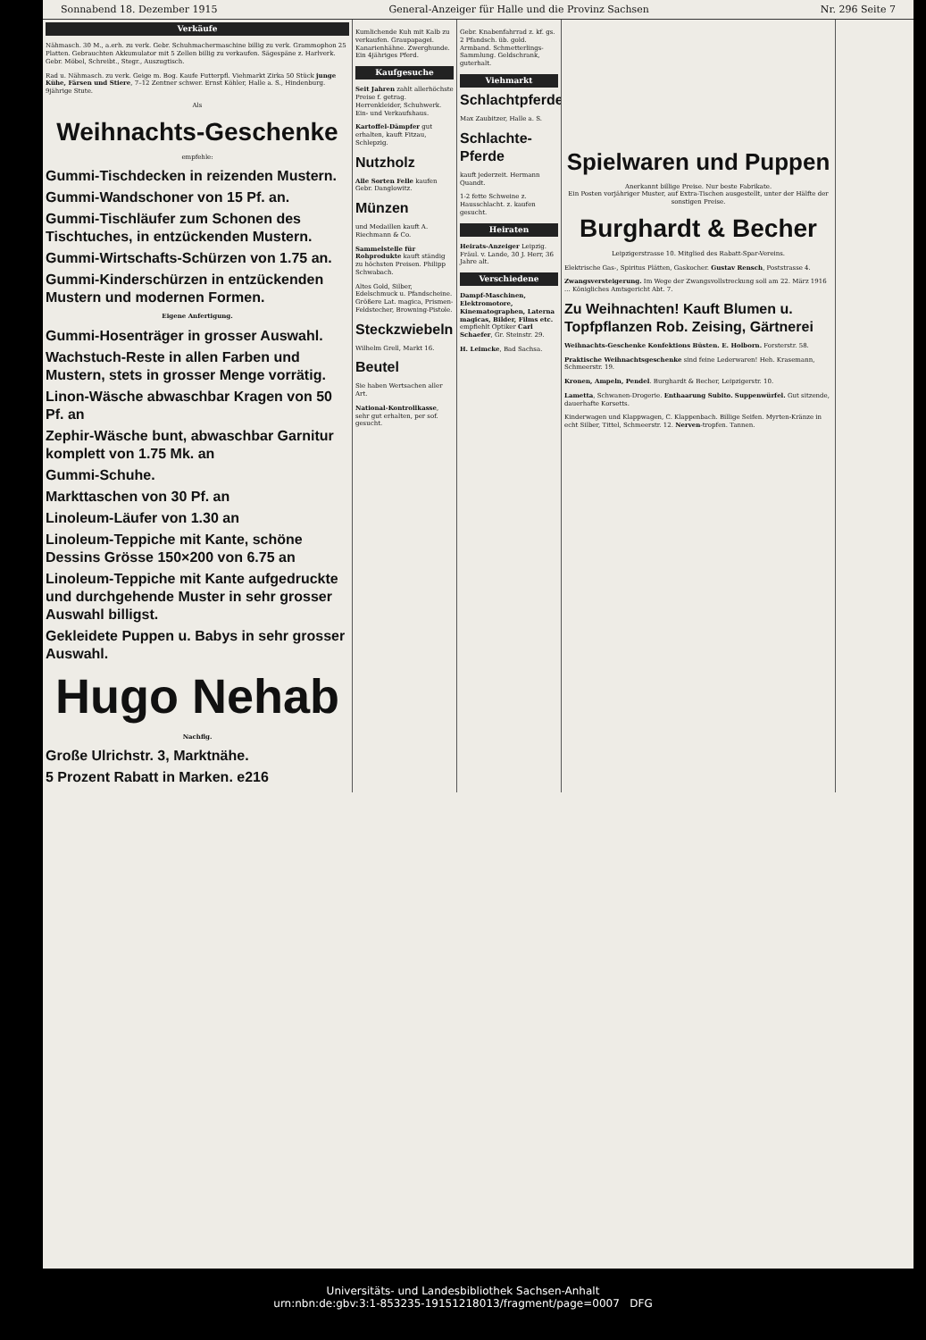Sonnabend 18. Dezember 1915 General-Anzeiger für Halle und die Provinz Sachsen Nr. 296 Seite 7
Verkäufe
Nähmasch. 30 M., a.erh. zu verk. Gebr. Schuhmachermaschine billig zu verk. Grammophon 25 Platten. Gebrauchten Akkumulator mit 5 Zellen billig zu verkaufen. Sägespäne z. Harlverk. Gebr. Möbel, Schreibt., Stegr., Auszugtisch.
Rad u. Nähmasch. zu verk. Geige m. Bog. Kaufe Futterpfl. Viehmarkt Zirka 50 Stück junge Kühe, Färsen und Stiere, 7–12 Zentner schwer. Ernst Köhler, Halle a. S., Hindenburg. 9jährige Stute.
Als
Weihnachts-Geschenke
empfehle:
Gummi-Tischdecken in reizenden Mustern.
Gummi-Wandschoner von 15 Pf. an.
Gummi-Tischläufer zum Schonen des Tischtuches, in entzückenden Mustern.
Gummi-Wirtschafts-Schürzen von 1.75 an.
Gummi-Kinderschürzen in entzückenden Mustern und modernen Formen.
Eigene Anfertigung.
Gummi-Hosenträger in grosser Auswahl.
Wachstuch-Reste in allen Farben und Mustern, stets in grosser Menge vorrätig.
Linon-Wäsche abwaschbar Kragen von 50 Pf. an
Zephir-Wäsche bunt, abwaschbar Garnitur komplett von 1.75 Mk. an
Gummi-Schuhe.
Markttaschen von 30 Pf. an
Linoleum-Läufer von 1.30 an
Linoleum-Teppiche mit Kante, schöne Dessins Grösse 150×200 von 6.75 an
Linoleum-Teppiche mit Kante aufgedruckte und durchgehende Muster in sehr grosser Auswahl billigst.
Gekleidete Puppen u. Babys in sehr grosser Auswahl.
Hugo Nehab
Nachflg.
Große Ulrichstr. 3, Marktnähe.
5 Prozent Rabatt in Marken. e216
Kumlichende Kuh mit Kalb zu verkaufen. Graupapagei. Kanarienhähne. Zwerghunde. Ein 4jähriges Pferd.
Kaufgesuche
Seit Jahren zahlt allerhöchste Preise f. getrag. Herrenkleider, Schuhwerk. Ein- und Verkaufshaus.
Kartoffel-Dämpfer gut erhalten, kauft Fitzau, Schlepzig.
Nutzholz
Alle Sorten Felle kaufen Gebr. Danglowitz.
Münzen
und Medaillen kauft A. Riechmann & Co.
Sammelstelle für Rohprodukte kauft ständig zu höchsten Preisen. Philipp Schwabach.
Altes Gold, Silber, Edelschmuck u. Pfandscheine. Größere Lat. magica, Prismen-Feldstecher, Browning-Pistole.
Steckzwiebeln
Wilhelm Grell, Markt 16.
Beutel
Sie haben Wertsachen aller Art.
National-Kontrollkasse, sehr gut erhalten, per sof. gesucht.
Gebr. Knabenfahrrad z. kf. gs. 2 Pfandsch. üb. gold. Armband. Schmetterlings-Sammlung. Geldschrank, guterhalt.
Viehmarkt
Schlachtpferde
Max Zaubitzer, Halle a. S.
Schlachte-Pferde
kauft jederzeit. Hermann Quandt.
1-2 fette Schweine z. Hausschlacht. z. kaufen gesucht.
Heiraten
Heirats-Anzeiger Leipzig. Fräul. v. Lande, 30 J. Herr, 36 Jahre alt.
Verschiedene
Dampf-Maschinen, Elektromotore, Kinematographen, Laterna magicas, Bilder, Films etc. empfiehlt Optiker Carl Schaefer, Gr. Steinstr. 29.
H. Leimcke, Bad Sachsa.
Spielwaren und Puppen
Anerkannt billige Preise. Nur beste Fabrikate.
Ein Posten vorjähriger Muster, auf Extra-Tischen ausgestellt, unter der Hälfte der sonstigen Preise.
Burghardt & Becher
Leipzigerstrasse 10. Mitglied des Rabatt-Spar-Vereins.
Elektrische Gas-, Spiritus Plätten, Gaskocher. Gustav Rensch, Poststrasse 4.
Zwangsversteigerung. Im Wege der Zwangsvollstreckung soll am 22. März 1916 ... Königliches Amtsgericht Abt. 7.
Zu Weihnachten! Kauft Blumen u. Topfpflanzen Rob. Zeising, Gärtnerei
Weihnachts-Geschenke Konfektions Büsten. E. Holborn. Forsterstr. 58.
Praktische Weihnachtsgeschenke sind feine Lederwaren! Heh. Krasemann, Schmeerstr. 19.
Kronen, Ampeln, Pendel. Burghardt & Becher, Leipzigerstr. 10.
Lametta, Schwanen-Drogerie. Enthaarung Subito. Suppenwürfel. Gut sitzende, dauerhafte Korsetts.
Kinderwagen und Klappwagen, C. Klappenbach. Billige Seifen. Myrten-Kränze in echt Silber, Tittel, Schmeerstr. 12. Nerven-tropfen. Tannen.
Universitäts- und Landesbibliothek Sachsen-Anhalt
urn:nbn:de:gbv:3:1-853235-19151218013/fragment/page=0007 DFG